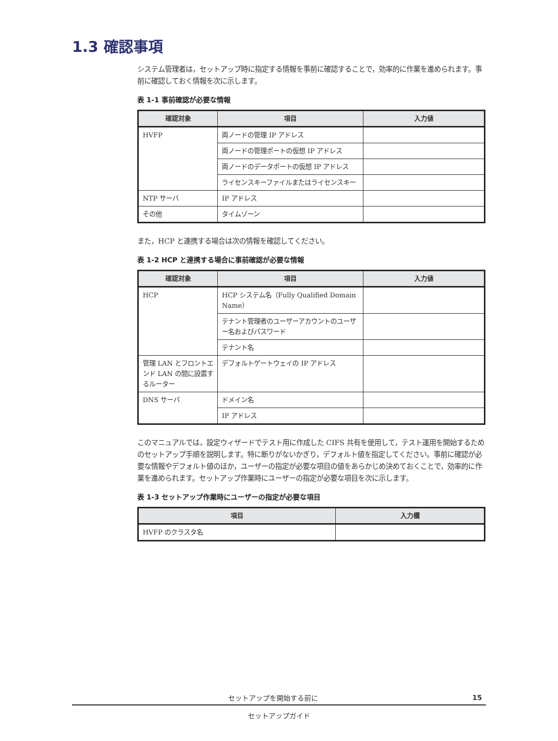1.3 確認事項
システム管理者は，セットアップ時に指定する情報を事前に確認することで，効率的に作業を進められます。事前に確認しておく情報を次に示します。
表 1-1 事前確認が必要な情報
| 確認対象 | 項目 | 入力値 |
| --- | --- | --- |
| HVFP | 両ノードの管理 IP アドレス | |
| | 両ノードの管理ポートの仮想 IP アドレス | |
| | 両ノードのデータポートの仮想 IP アドレス | |
| | ライセンスキーファイルまたはライセンスキー | |
| NTP サーバ | IP アドレス | |
| その他 | タイムゾーン | |
また，HCP と連携する場合は次の情報を確認してください。
表 1-2 HCP と連携する場合に事前確認が必要な情報
| 確認対象 | 項目 | 入力値 |
| --- | --- | --- |
| HCP | HCP システム名（Fully Qualified Domain Name） | |
| | テナント管理者のユーザーアカウントのユーザー名およびパスワード | |
| | テナント名 | |
| 管理 LAN とフロントエンド LAN の間に設置するルーター | デフォルトゲートウェイの IP アドレス | |
| DNS サーバ | ドメイン名 | |
| | IP アドレス | |
このマニュアルでは，設定ウィザードでテスト用に作成した CIFS 共有を使用して，テスト運用を開始するためのセットアップ手順を説明します。特に断りがないかぎり，デフォルト値を指定してください。事前に確認が必要な情報やデフォルト値のほか，ユーザーの指定が必要な項目の値をあらかじめ決めておくことで，効率的に作業を進められます。セットアップ作業時にユーザーの指定が必要な項目を次に示します。
表 1-3 セットアップ作業時にユーザーの指定が必要な項目
| 項目 | 入力欄 |
| --- | --- |
| HVFP のクラスタ名 | |
セットアップを開始する前に 15
セットアップガイド